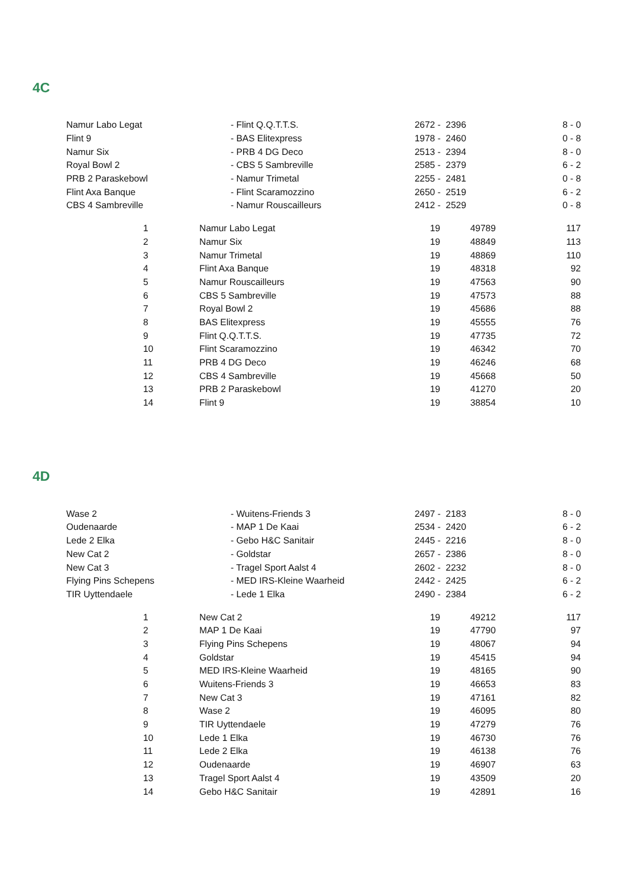4C
| Namur Labo Legat | - Flint Q.Q.T.T.S. | 2672 - 2396 | 8 - 0 |
| Flint 9 | - BAS Elitexpress | 1978 - 2460 | 0 - 8 |
| Namur Six | - PRB 4 DG Deco | 2513 - 2394 | 8 - 0 |
| Royal Bowl 2 | - CBS 5 Sambreville | 2585 - 2379 | 6 - 2 |
| PRB 2 Paraskebowl | - Namur Trimetal | 2255 - 2481 | 0 - 8 |
| Flint Axa Banque | - Flint Scaramozzino | 2650 - 2519 | 6 - 2 |
| CBS 4 Sambreville | - Namur Rouscailleurs | 2412 - 2529 | 0 - 8 |
| | 1 | Namur Labo Legat | 19 | 49789 | 117 |
| | 2 | Namur Six | 19 | 48849 | 113 |
| | 3 | Namur Trimetal | 19 | 48869 | 110 |
| | 4 | Flint Axa Banque | 19 | 48318 | 92 |
| | 5 | Namur Rouscailleurs | 19 | 47563 | 90 |
| | 6 | CBS 5 Sambreville | 19 | 47573 | 88 |
| | 7 | Royal Bowl 2 | 19 | 45686 | 88 |
| | 8 | BAS Elitexpress | 19 | 45555 | 76 |
| | 9 | Flint Q.Q.T.T.S. | 19 | 47735 | 72 |
| | 10 | Flint Scaramozzino | 19 | 46342 | 70 |
| | 11 | PRB 4 DG Deco | 19 | 46246 | 68 |
| | 12 | CBS 4 Sambreville | 19 | 45668 | 50 |
| | 13 | PRB 2 Paraskebowl | 19 | 41270 | 20 |
| | 14 | Flint 9 | 19 | 38854 | 10 |
4D
| Wase 2 | - Wuitens-Friends 3 | 2497 - 2183 | 8 - 0 |
| Oudenaarde | - MAP 1 De Kaai | 2534 - 2420 | 6 - 2 |
| Lede 2 Elka | - Gebo H&C Sanitair | 2445 - 2216 | 8 - 0 |
| New Cat 2 | - Goldstar | 2657 - 2386 | 8 - 0 |
| New Cat 3 | - Tragel Sport Aalst 4 | 2602 - 2232 | 8 - 0 |
| Flying Pins Schepens | - MED IRS-Kleine Waarheid | 2442 - 2425 | 6 - 2 |
| TIR Uyttendaele | - Lede 1 Elka | 2490 - 2384 | 6 - 2 |
| | 1 | New Cat 2 | 19 | 49212 | 117 |
| | 2 | MAP 1 De Kaai | 19 | 47790 | 97 |
| | 3 | Flying Pins Schepens | 19 | 48067 | 94 |
| | 4 | Goldstar | 19 | 45415 | 94 |
| | 5 | MED IRS-Kleine Waarheid | 19 | 48165 | 90 |
| | 6 | Wuitens-Friends 3 | 19 | 46653 | 83 |
| | 7 | New Cat 3 | 19 | 47161 | 82 |
| | 8 | Wase 2 | 19 | 46095 | 80 |
| | 9 | TIR Uyttendaele | 19 | 47279 | 76 |
| | 10 | Lede 1 Elka | 19 | 46730 | 76 |
| | 11 | Lede 2 Elka | 19 | 46138 | 76 |
| | 12 | Oudenaarde | 19 | 46907 | 63 |
| | 13 | Tragel Sport Aalst 4 | 19 | 43509 | 20 |
| | 14 | Gebo H&C Sanitair | 19 | 42891 | 16 |